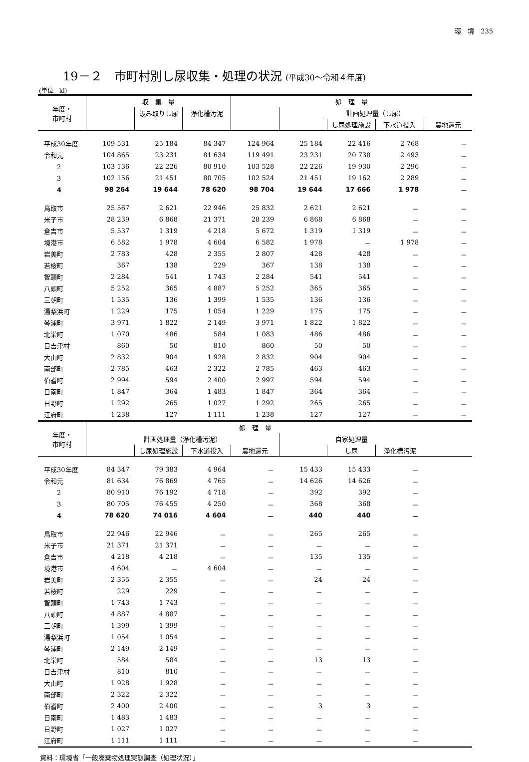環　境　235
19－２　市町村別し尿収集・処理の状況 (平成30～令和４年度)
(単位　kl)
| 年度・ 市町村 | 収 集 量 | | | 処 理 量 | | | | |
| --- | --- | --- | --- | --- | --- | --- | --- | --- |
| | | 汲み取りし尿 | 浄化槽汚泥 | | 計画処理量（し尿） | | | |
| | | | | | | し尿処理施設 | 下水道投入 | 農地還元 |
| 平成30年度 | 109 531 | 25 184 | 84 347 | 124 964 | 25 184 | 22 416 | 2 768 | － |
| 令和元 | 104 865 | 23 231 | 81 634 | 119 491 | 23 231 | 20 738 | 2 493 | － |
| 2 | 103 136 | 22 226 | 80 910 | 103 528 | 22 226 | 19 930 | 2 296 | － |
| 3 | 102 156 | 21 451 | 80 705 | 102 524 | 21 451 | 19 162 | 2 289 | － |
| 4 | 98 264 | 19 644 | 78 620 | 98 704 | 19 644 | 17 666 | 1 978 | － |
| 鳥取市 | 25 567 | 2 621 | 22 946 | 25 832 | 2 621 | 2 621 | － | － |
| 米子市 | 28 239 | 6 868 | 21 371 | 28 239 | 6 868 | 6 868 | － | － |
| 倉吉市 | 5 537 | 1 319 | 4 218 | 5 672 | 1 319 | 1 319 | － | － |
| 境港市 | 6 582 | 1 978 | 4 604 | 6 582 | 1 978 | － | 1 978 | － |
| 岩美町 | 2 783 | 428 | 2 355 | 2 807 | 428 | 428 | － | － |
| 若桜町 | 367 | 138 | 229 | 367 | 138 | 138 | － | － |
| 智頭町 | 2 284 | 541 | 1 743 | 2 284 | 541 | 541 | － | － |
| 八頭町 | 5 252 | 365 | 4 887 | 5 252 | 365 | 365 | － | － |
| 三朝町 | 1 535 | 136 | 1 399 | 1 535 | 136 | 136 | － | － |
| 湯梨浜町 | 1 229 | 175 | 1 054 | 1 229 | 175 | 175 | － | － |
| 琴浦町 | 3 971 | 1 822 | 2 149 | 3 971 | 1 822 | 1 822 | － | － |
| 北栄町 | 1 070 | 486 | 584 | 1 083 | 486 | 486 | － | － |
| 日吉津村 | 860 | 50 | 810 | 860 | 50 | 50 | － | － |
| 大山町 | 2 832 | 904 | 1 928 | 2 832 | 904 | 904 | － | － |
| 南部町 | 2 785 | 463 | 2 322 | 2 785 | 463 | 463 | － | － |
| 伯耆町 | 2 994 | 594 | 2 400 | 2 997 | 594 | 594 | － | － |
| 日南町 | 1 847 | 364 | 1 483 | 1 847 | 364 | 364 | － | － |
| 日野町 | 1 292 | 265 | 1 027 | 1 292 | 265 | 265 | － | － |
| 江府町 | 1 238 | 127 | 1 111 | 1 238 | 127 | 127 | － | － |
| 年度・ 市町村 | 処 理 量 | | | | | | | |
| --- | --- | --- | --- | --- | --- | --- | --- | --- |
| | 計画処理量（浄化槽汚泥） | | | | 自家処理量 | | | |
| | | し尿処理施設 | 下水道投入 | 農地還元 | | し尿 | 浄化槽汚泥 | |
| 平成30年度 | 84 347 | 79 383 | 4 964 | － | 15 433 | 15 433 | － | |
| 令和元 | 81 634 | 76 869 | 4 765 | － | 14 626 | 14 626 | － | |
| 2 | 80 910 | 76 192 | 4 718 | － | 392 | 392 | － | |
| 3 | 80 705 | 76 455 | 4 250 | － | 368 | 368 | － | |
| 4 | 78 620 | 74 016 | 4 604 | － | 440 | 440 | － | |
| 鳥取市 | 22 946 | 22 946 | － | － | 265 | 265 | － | |
| 米子市 | 21 371 | 21 371 | － | － | － | － | － | |
| 倉吉市 | 4 218 | 4 218 | － | － | 135 | 135 | － | |
| 境港市 | 4 604 | － | 4 604 | － | － | － | － | |
| 岩美町 | 2 355 | 2 355 | － | － | 24 | 24 | － | |
| 若桜町 | 229 | 229 | － | － | － | － | － | |
| 智頭町 | 1 743 | 1 743 | － | － | － | － | － | |
| 八頭町 | 4 887 | 4 887 | － | － | － | － | － | |
| 三朝町 | 1 399 | 1 399 | － | － | － | － | － | |
| 湯梨浜町 | 1 054 | 1 054 | － | － | － | － | － | |
| 琴浦町 | 2 149 | 2 149 | － | － | － | － | － | |
| 北栄町 | 584 | 584 | － | － | 13 | 13 | － | |
| 日吉津村 | 810 | 810 | － | － | － | － | － | |
| 大山町 | 1 928 | 1 928 | － | － | － | － | － | |
| 南部町 | 2 322 | 2 322 | － | － | － | － | － | |
| 伯耆町 | 2 400 | 2 400 | － | － | 3 | 3 | － | |
| 日南町 | 1 483 | 1 483 | － | － | － | － | － | |
| 日野町 | 1 027 | 1 027 | － | － | － | － | － | |
| 江府町 | 1 111 | 1 111 | － | － | － | － | － | |
資料：環境省「一般廃棄物処理実態調査（処理状況）」